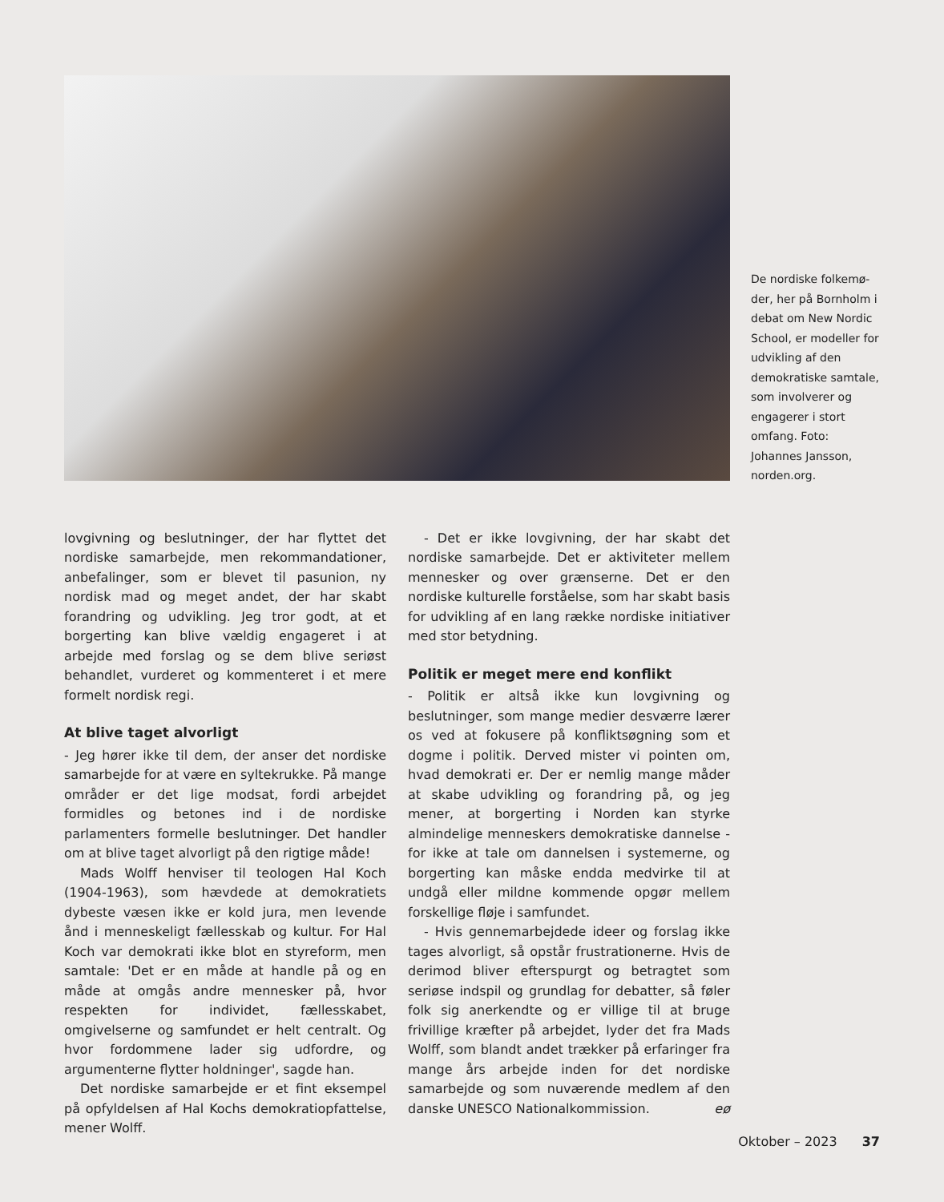De nordiske folkemø-der, her på Bornholm i debat om New Nordic School, er modeller for udvikling af den demokratiske samtale, som involverer og engagerer i stort omfang. Foto: Johannes Jansson, norden.org.
lovgivning og beslutninger, der har flyttet det nordiske samarbejde, men rekommandationer, anbefalinger, som er blevet til pasunion, ny nordisk mad og meget andet, der har skabt forandring og udvikling. Jeg tror godt, at et borgerting kan blive vældig engageret i at arbejde med forslag og se dem blive seriøst behandlet, vurderet og kommenteret i et mere formelt nordisk regi.
At blive taget alvorligt
- Jeg hører ikke til dem, der anser det nordiske samarbejde for at være en syltekrukke. På mange områder er det lige modsat, fordi arbejdet formidles og betones ind i de nordiske parlamenters formelle beslutninger. Det handler om at blive taget alvorligt på den rigtige måde!
Mads Wolff henviser til teologen Hal Koch (1904-1963), som hævdede at demokratiets dybeste væsen ikke er kold jura, men levende ånd i menneskeligt fællesskab og kultur. For Hal Koch var demokrati ikke blot en styreform, men samtale: 'Det er en måde at handle på og en måde at omgås andre mennesker på, hvor respekten for individet, fællesskabet, omgivelserne og samfundet er helt centralt. Og hvor fordommene lader sig udfordre, og argumenterne flytter holdninger', sagde han.
Det nordiske samarbejde er et fint eksempel på opfyldelsen af Hal Kochs demokratiopfattelse, mener Wolff.
- Det er ikke lovgivning, der har skabt det nordiske samarbejde. Det er aktiviteter mellem mennesker og over grænserne. Det er den nordiske kulturelle forståelse, som har skabt basis for udvikling af en lang række nordiske initiativer med stor betydning.
Politik er meget mere end konflikt
- Politik er altså ikke kun lovgivning og beslutninger, som mange medier desværre lærer os ved at fokusere på konfliktsøgning som et dogme i politik. Derved mister vi pointen om, hvad demokrati er. Der er nemlig mange måder at skabe udvikling og forandring på, og jeg mener, at borgerting i Norden kan styrke almindelige menneskers demokratiske dannelse - for ikke at tale om dannelsen i systemerne, og borgerting kan måske endda medvirke til at undgå eller mildne kommende opgør mellem forskellige fløje i samfundet.
- Hvis gennemarbejdede ideer og forslag ikke tages alvorligt, så opstår frustrationerne. Hvis de derimod bliver efterspurgt og betragtet som seriøse indspil og grundlag for debatter, så føler folk sig anerkendte og er villige til at bruge frivillige kræfter på arbejdet, lyder det fra Mads Wolff, som blandt andet trækker på erfaringer fra mange års arbejde inden for det nordiske samarbejde og som nuværende medlem af den danske UNESCO Nationalkommission. eø
Oktober – 2023 37